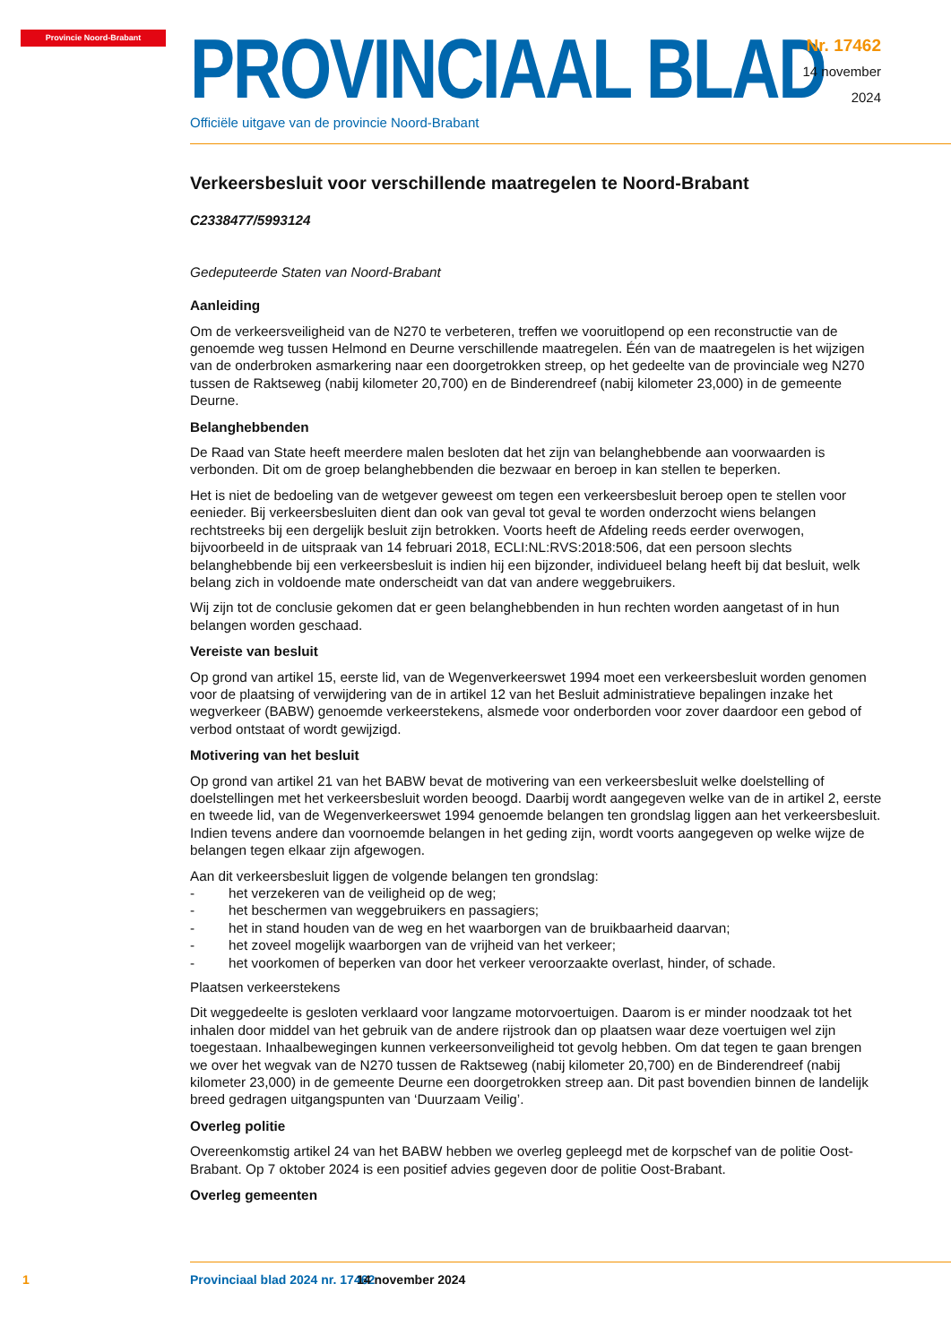Provincie Noord-Brabant
PROVINCIAAL BLAD
Officiële uitgave van de provincie Noord-Brabant
Nr. 17462
14 november
2024
Verkeersbesluit voor verschillende maatregelen te Noord-Brabant
C2338477/5993124
Gedeputeerde Staten van Noord-Brabant
Aanleiding
Om de verkeersveiligheid van de N270 te verbeteren, treffen we vooruitlopend op een reconstructie van de genoemde weg tussen Helmond en Deurne verschillende maatregelen. Één van de maatregelen is het wijzigen van de onderbroken asmarkering naar een doorgetrokken streep, op het gedeelte van de provinciale weg N270 tussen de Raktseweg (nabij kilometer 20,700) en de Binderendreef (nabij kilometer 23,000) in de gemeente Deurne.
Belanghebbenden
De Raad van State heeft meerdere malen besloten dat het zijn van belanghebbende aan voorwaarden is verbonden. Dit om de groep belanghebbenden die bezwaar en beroep in kan stellen te beperken.
Het is niet de bedoeling van de wetgever geweest om tegen een verkeersbesluit beroep open te stellen voor eenieder. Bij verkeersbesluiten dient dan ook van geval tot geval te worden onderzocht wiens belangen rechtstreeks bij een dergelijk besluit zijn betrokken. Voorts heeft de Afdeling reeds eerder overwogen, bijvoorbeeld in de uitspraak van 14 februari 2018, ECLI:NL:RVS:2018:506, dat een persoon slechts belanghebbende bij een verkeersbesluit is indien hij een bijzonder, individueel belang heeft bij dat besluit, welk belang zich in voldoende mate onderscheidt van dat van andere weggebruikers.
Wij zijn tot de conclusie gekomen dat er geen belanghebbenden in hun rechten worden aangetast of in hun belangen worden geschaad.
Vereiste van besluit
Op grond van artikel 15, eerste lid, van de Wegenverkeerswet 1994 moet een verkeersbesluit worden genomen voor de plaatsing of verwijdering van de in artikel 12 van het Besluit administratieve bepalingen inzake het wegverkeer (BABW) genoemde verkeerstekens, alsmede voor onderborden voor zover daardoor een gebod of verbod ontstaat of wordt gewijzigd.
Motivering van het besluit
Op grond van artikel 21 van het BABW bevat de motivering van een verkeersbesluit welke doelstelling of doelstellingen met het verkeersbesluit worden beoogd. Daarbij wordt aangegeven welke van de in artikel 2, eerste en tweede lid, van de Wegenverkeerswet 1994 genoemde belangen ten grondslag liggen aan het verkeersbesluit. Indien tevens andere dan voornoemde belangen in het geding zijn, wordt voorts aangegeven op welke wijze de belangen tegen elkaar zijn afgewogen.
Aan dit verkeersbesluit liggen de volgende belangen ten grondslag:
- het verzekeren van de veiligheid op de weg;
- het beschermen van weggebruikers en passagiers;
- het in stand houden van de weg en het waarborgen van de bruikbaarheid daarvan;
- het zoveel mogelijk waarborgen van de vrijheid van het verkeer;
- het voorkomen of beperken van door het verkeer veroorzaakte overlast, hinder, of schade.
Plaatsen verkeerstekens
Dit weggedeelte is gesloten verklaard voor langzame motorvoertuigen. Daarom is er minder noodzaak tot het inhalen door middel van het gebruik van de andere rijstrook dan op plaatsen waar deze voertuigen wel zijn toegestaan. Inhaalbewegingen kunnen verkeersonveiligheid tot gevolg hebben. Om dat tegen te gaan brengen we over het wegvak van de N270 tussen de Raktseweg (nabij kilometer 20,700) en de Binderendreef (nabij kilometer 23,000) in de gemeente Deurne een doorgetrokken streep aan. Dit past bovendien binnen de landelijk breed gedragen uitgangspunten van ‘Duurzaam Veilig’.
Overleg politie
Overeenkomstig artikel 24 van het BABW hebben we overleg gepleegd met de korpschef van de politie Oost-Brabant. Op 7 oktober 2024 is een positief advies gegeven door de politie Oost-Brabant.
Overleg gemeenten
1 Provinciaal blad 2024 nr. 17462 14 november 2024